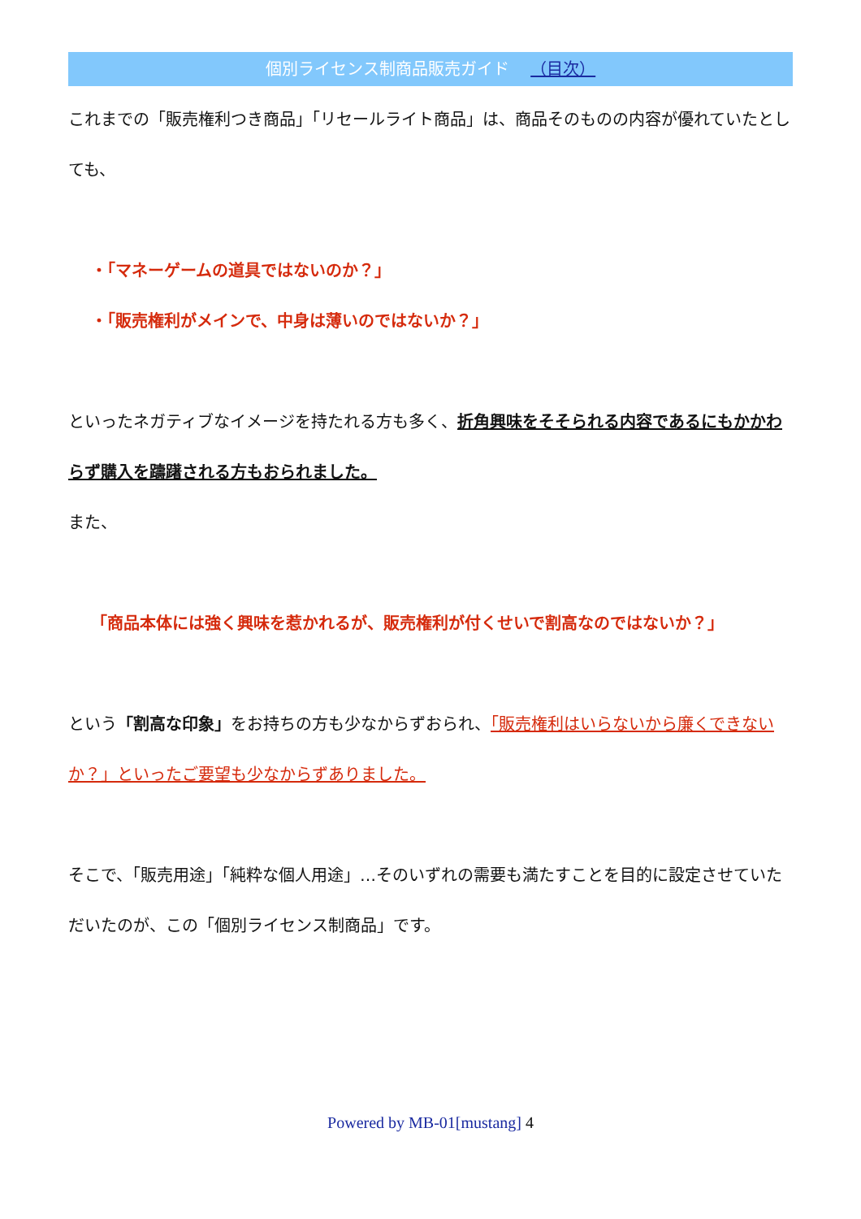個別ライセンス制商品販売ガイド （目次）
これまでの「販売権利つき商品」「リセールライト商品」は、商品そのものの内容が優れていたとしても、
・「マネーゲームの道具ではないのか？」
・「販売権利がメインで、中身は薄いのではないか？」
といったネガティブなイメージを持たれる方も多く、折角興味をそそられる内容であるにもかかわらず購入を躊躇される方もおられました。
また、
「商品本体には強く興味を惹かれるが、販売権利が付くせいで割高なのではないか？」
という「割高な印象」をお持ちの方も少なからずおられ、「販売権利はいらないから廉くできないか？」といったご要望も少なからずありました。
そこで、「販売用途」「純粋な個人用途」…そのいずれの需要も満たすことを目的に設定させていただいたのが、この「個別ライセンス制商品」です。
Powered by MB-01[mustang] 4